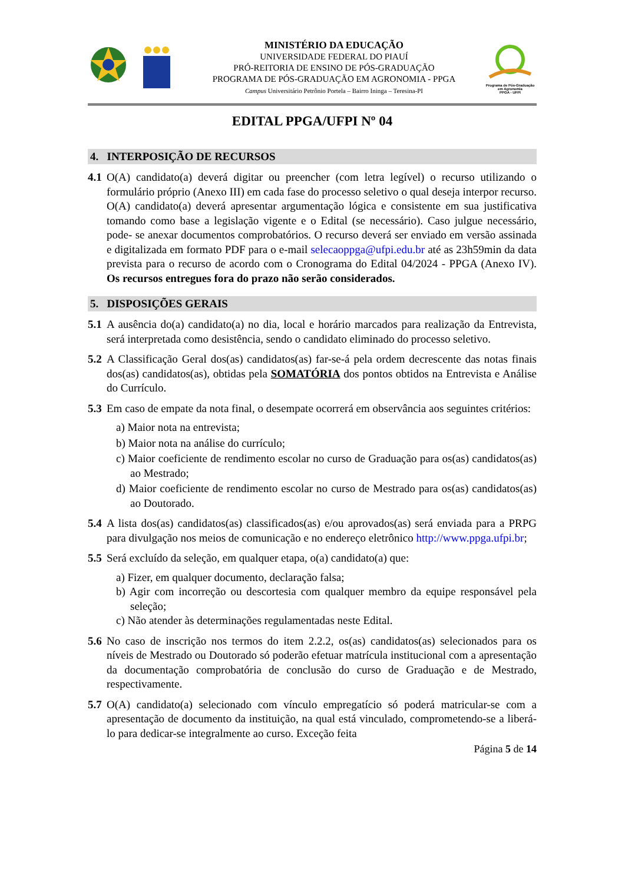MINISTÉRIO DA EDUCAÇÃO
UNIVERSIDADE FEDERAL DO PIAUÍ
PRÓ-REITORIA DE ENSINO DE PÓS-GRADUAÇÃO
PROGRAMA DE PÓS-GRADUAÇÃO EM AGRONOMIA - PPGA
Campus Universitário Petrônio Portela – Bairro Ininga – Teresina-PI
Programa de Pós-Graduação em Agronomia
PPGA - UFPI
EDITAL PPGA/UFPI Nº 04
4. INTERPOSIÇÃO DE RECURSOS
4.1 O(A) candidato(a) deverá digitar ou preencher (com letra legível) o recurso utilizando o formulário próprio (Anexo III) em cada fase do processo seletivo o qual deseja interpor recurso. O(A) candidato(a) deverá apresentar argumentação lógica e consistente em sua justificativa tomando como base a legislação vigente e o Edital (se necessário). Caso julgue necessário, pode- se anexar documentos comprobatórios. O recurso deverá ser enviado em versão assinada e digitalizada em formato PDF para o e-mail selecaoppga@ufpi.edu.br até as 23h59min da data prevista para o recurso de acordo com o Cronograma do Edital 04/2024 - PPGA (Anexo IV). Os recursos entregues fora do prazo não serão considerados.
5. DISPOSIÇÕES GERAIS
5.1 A ausência do(a) candidato(a) no dia, local e horário marcados para realização da Entrevista, será interpretada como desistência, sendo o candidato eliminado do processo seletivo.
5.2 A Classificação Geral dos(as) candidatos(as) far-se-á pela ordem decrescente das notas finais dos(as) candidatos(as), obtidas pela SOMATÓRIA dos pontos obtidos na Entrevista e Análise do Currículo.
5.3 Em caso de empate da nota final, o desempate ocorrerá em observância aos seguintes critérios:
a) Maior nota na entrevista;
b) Maior nota na análise do currículo;
c) Maior coeficiente de rendimento escolar no curso de Graduação para os(as) candidatos(as) ao Mestrado;
d) Maior coeficiente de rendimento escolar no curso de Mestrado para os(as) candidatos(as) ao Doutorado.
5.4 A lista dos(as) candidatos(as) classificados(as) e/ou aprovados(as) será enviada para a PRPG para divulgação nos meios de comunicação e no endereço eletrônico http://www.ppga.ufpi.br;
5.5 Será excluído da seleção, em qualquer etapa, o(a) candidato(a) que:
a) Fizer, em qualquer documento, declaração falsa;
b) Agir com incorreção ou descortesia com qualquer membro da equipe responsável pela seleção;
c) Não atender às determinações regulamentadas neste Edital.
5.6 No caso de inscrição nos termos do item 2.2.2, os(as) candidatos(as) selecionados para os níveis de Mestrado ou Doutorado só poderão efetuar matrícula institucional com a apresentação da documentação comprobatória de conclusão do curso de Graduação e de Mestrado, respectivamente.
5.7 O(A) candidato(a) selecionado com vínculo empregatício só poderá matricular-se com a apresentação de documento da instituição, na qual está vinculado, comprometendo-se a liberá-lo para dedicar-se integralmente ao curso. Exceção feita
Página 5 de 14